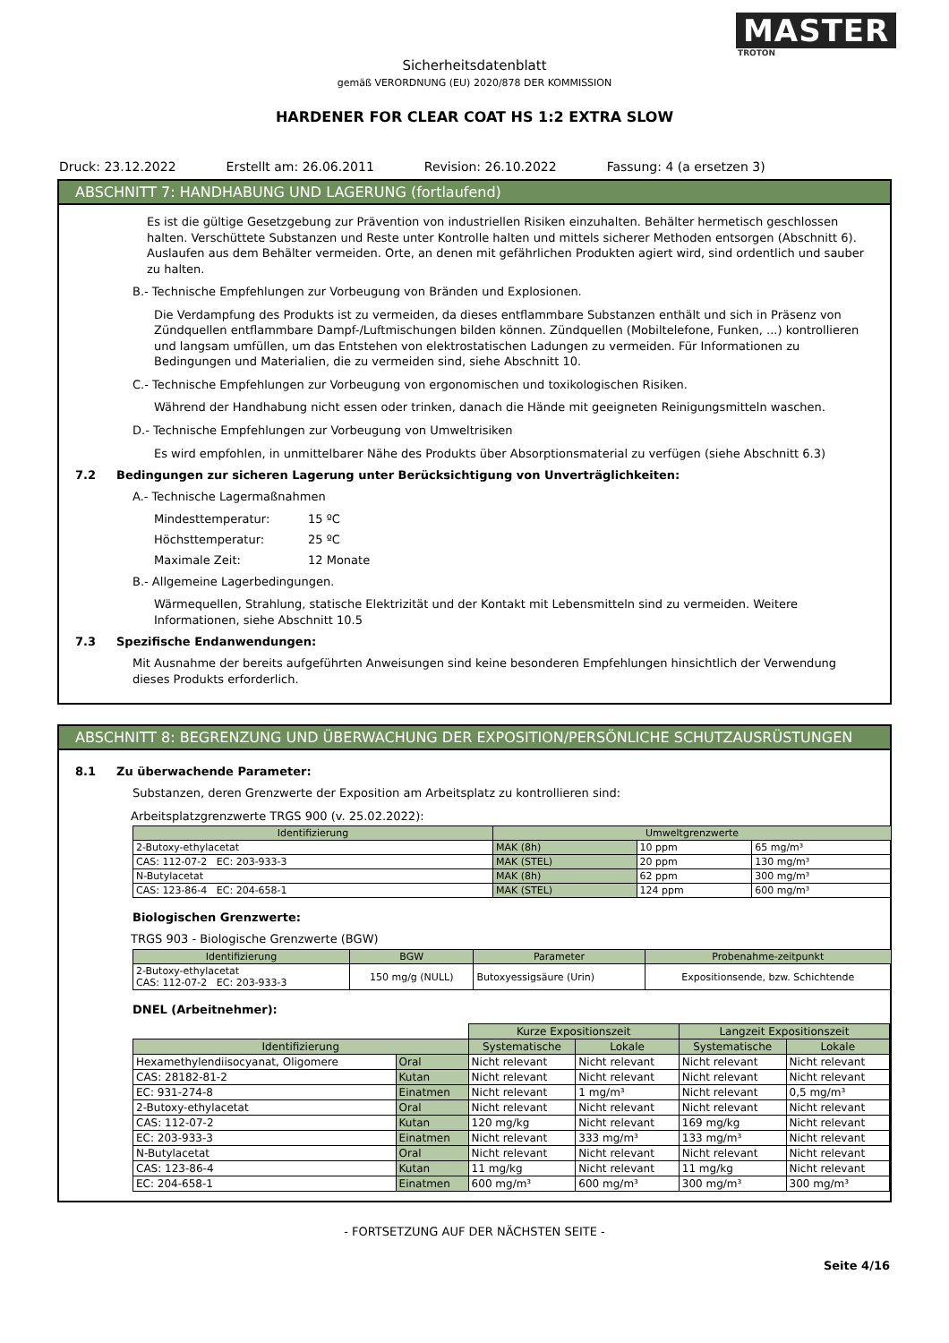MASTER
TROTON
Sicherheitsdatenblatt
gemäß VERORDNUNG (EU) 2020/878 DER KOMMISSION
HARDENER FOR CLEAR COAT HS 1:2 EXTRA SLOW
Druck: 23.12.2022 Erstellt am: 26.06.2011 Revision: 26.10.2022 Fassung: 4 (a ersetzen 3)
ABSCHNITT 7: HANDHABUNG UND LAGERUNG (fortlaufend)
Es ist die gültige Gesetzgebung zur Prävention von industriellen Risiken einzuhalten. Behälter hermetisch geschlossen halten. Verschüttete Substanzen und Reste unter Kontrolle halten und mittels sicherer Methoden entsorgen (Abschnitt 6). Auslaufen aus dem Behälter vermeiden. Orte, an denen mit gefährlichen Produkten agiert wird, sind ordentlich und sauber zu halten.
B.- Technische Empfehlungen zur Vorbeugung von Bränden und Explosionen.
Die Verdampfung des Produkts ist zu vermeiden, da dieses entflammbare Substanzen enthält und sich in Präsenz von Zündquellen entflammbare Dampf-/Luftmischungen bilden können. Zündquellen (Mobiltelefone, Funken, ...) kontrollieren und langsam umfüllen, um das Entstehen von elektrostatischen Ladungen zu vermeiden. Für Informationen zu Bedingungen und Materialien, die zu vermeiden sind, siehe Abschnitt 10.
C.- Technische Empfehlungen zur Vorbeugung von ergonomischen und toxikologischen Risiken.
Während der Handhabung nicht essen oder trinken, danach die Hände mit geeigneten Reinigungsmitteln waschen.
D.- Technische Empfehlungen zur Vorbeugung von Umweltrisiken
Es wird empfohlen, in unmittelbarer Nähe des Produkts über Absorptionsmaterial zu verfügen (siehe Abschnitt 6.3)
7.2 Bedingungen zur sicheren Lagerung unter Berücksichtigung von Unverträglichkeiten:
A.- Technische Lagermaßnahmen
Mindesttemperatur: 15 ºC
Höchsttemperatur: 25 ºC
Maximale Zeit: 12 Monate
B.- Allgemeine Lagerbedingungen.
Wärmequellen, Strahlung, statische Elektrizität und der Kontakt mit Lebensmitteln sind zu vermeiden. Weitere Informationen, siehe Abschnitt 10.5
7.3 Spezifische Endanwendungen:
Mit Ausnahme der bereits aufgeführten Anweisungen sind keine besonderen Empfehlungen hinsichtlich der Verwendung dieses Produkts erforderlich.
ABSCHNITT 8: BEGRENZUNG UND ÜBERWACHUNG DER EXPOSITION/PERSÖNLICHE SCHUTZAUSRÜSTUNGEN
8.1 Zu überwachende Parameter:
Substanzen, deren Grenzwerte der Exposition am Arbeitsplatz zu kontrollieren sind:
Arbeitsplatzgrenzwerte TRGS 900 (v. 25.02.2022):
| Identifizierung | Umweltgrenzwerte | | |
| --- | --- | --- | --- |
| 2-Butoxy-ethylacetat | MAK (8h) | 10 ppm | 65 mg/m³ |
| CAS: 112-07-2 EC: 203-933-3 | MAK (STEL) | 20 ppm | 130 mg/m³ |
| N-Butylacetat | MAK (8h) | 62 ppm | 300 mg/m³ |
| CAS: 123-86-4 EC: 204-658-1 | MAK (STEL) | 124 ppm | 600 mg/m³ |
Biologischen Grenzwerte:
TRGS 903 - Biologische Grenzwerte (BGW)
| Identifizierung | BGW | Parameter | Probenahme-zeitpunkt |
| --- | --- | --- | --- |
| 2-Butoxy-ethylacetat CAS: 112-07-2 EC: 203-933-3 | 150 mg/g (NULL) | Butoxyessigsäure (Urin) | Expositionsende, bzw. Schichtende |
DNEL (Arbeitnehmer):
| | | Kurze Expositionszeit | | Langzeit Expositionszeit | |
| Identifizierung | | Systematische | Lokale | Systematische | Lokale |
| Hexamethylendiisocyanat, Oligomere | Oral | Nicht relevant | Nicht relevant | Nicht relevant | Nicht relevant |
| CAS: 28182-81-2 | Kutan | Nicht relevant | Nicht relevant | Nicht relevant | Nicht relevant |
| EC: 931-274-8 | Einatmen | Nicht relevant | 1 mg/m³ | Nicht relevant | 0,5 mg/m³ |
| 2-Butoxy-ethylacetat | Oral | Nicht relevant | Nicht relevant | Nicht relevant | Nicht relevant |
| CAS: 112-07-2 | Kutan | 120 mg/kg | Nicht relevant | 169 mg/kg | Nicht relevant |
| EC: 203-933-3 | Einatmen | Nicht relevant | 333 mg/m³ | 133 mg/m³ | Nicht relevant |
| N-Butylacetat | Oral | Nicht relevant | Nicht relevant | Nicht relevant | Nicht relevant |
| CAS: 123-86-4 | Kutan | 11 mg/kg | Nicht relevant | 11 mg/kg | Nicht relevant |
| EC: 204-658-1 | Einatmen | 600 mg/m³ | 600 mg/m³ | 300 mg/m³ | 300 mg/m³ |
- FORTSETZUNG AUF DER NÄCHSTEN SEITE -
Seite 4/16